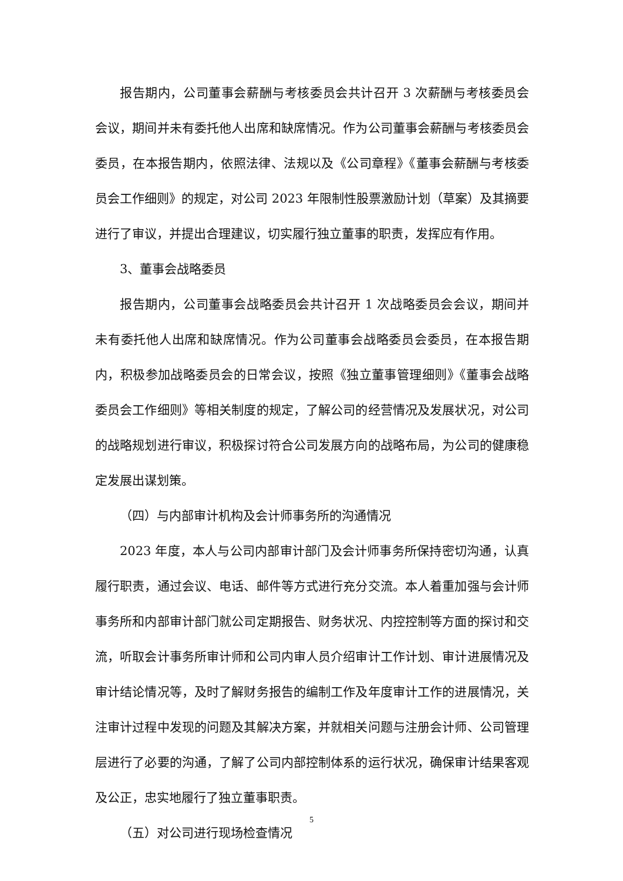报告期内，公司董事会薪酬与考核委员会共计召开 3 次薪酬与考核委员会会议，期间并未有委托他人出席和缺席情况。作为公司董事会薪酬与考核委员会委员，在本报告期内，依照法律、法规以及《公司章程》《董事会薪酬与考核委员会工作细则》的规定，对公司 2023 年限制性股票激励计划（草案）及其摘要进行了审议，并提出合理建议，切实履行独立董事的职责，发挥应有作用。
3、董事会战略委员
报告期内，公司董事会战略委员会共计召开 1 次战略委员会会议，期间并未有委托他人出席和缺席情况。作为公司董事会战略委员会委员，在本报告期内，积极参加战略委员会的日常会议，按照《独立董事管理细则》《董事会战略委员会工作细则》等相关制度的规定，了解公司的经营情况及发展状况，对公司的战略规划进行审议，积极探讨符合公司发展方向的战略布局，为公司的健康稳定发展出谋划策。
（四）与内部审计机构及会计师事务所的沟通情况
2023 年度，本人与公司内部审计部门及会计师事务所保持密切沟通，认真履行职责，通过会议、电话、邮件等方式进行充分交流。本人着重加强与会计师事务所和内部审计部门就公司定期报告、财务状况、内控控制等方面的探讨和交流，听取会计事务所审计师和公司内审人员介绍审计工作计划、审计进展情况及审计结论情况等，及时了解财务报告的编制工作及年度审计工作的进展情况，关注审计过程中发现的问题及其解决方案，并就相关问题与注册会计师、公司管理层进行了必要的沟通，了解了公司内部控制体系的运行状况，确保审计结果客观及公正，忠实地履行了独立董事职责。
（五）对公司进行现场检查情况
5